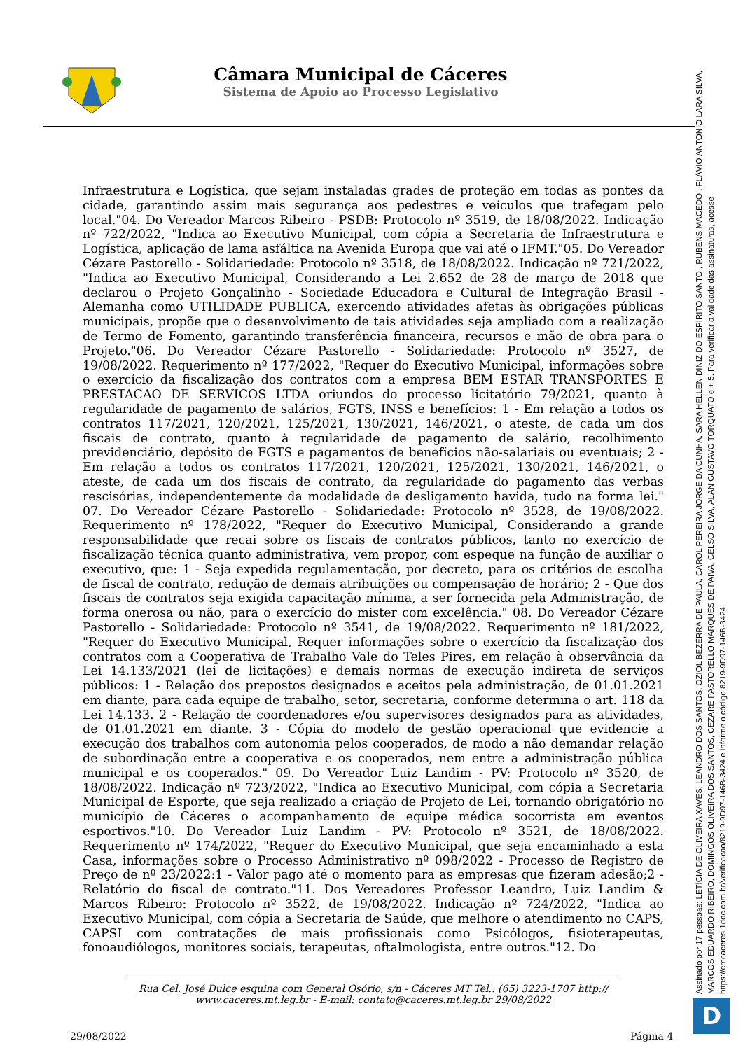Câmara Municipal de Cáceres
Sistema de Apoio ao Processo Legislativo
Infraestrutura e Logística, que sejam instaladas grades de proteção em todas as pontes da cidade, garantindo assim mais segurança aos pedestres e veículos que trafegam pelo local."04. Do Vereador Marcos Ribeiro - PSDB: Protocolo nº 3519, de 18/08/2022. Indicação nº 722/2022, "Indica ao Executivo Municipal, com cópia a Secretaria de Infraestrutura e Logística, aplicação de lama asfáltica na Avenida Europa que vai até o IFMT."05. Do Vereador Cézare Pastorello - Solidariedade: Protocolo nº 3518, de 18/08/2022. Indicação nº 721/2022, "Indica ao Executivo Municipal, Considerando a Lei 2.652 de 28 de março de 2018 que declarou o Projeto Gonçalinho - Sociedade Educadora e Cultural de Integração Brasil - Alemanha como UTILIDADE PÚBLICA, exercendo atividades afetas às obrigações públicas municipais, propõe que o desenvolvimento de tais atividades seja ampliado com a realização de Termo de Fomento, garantindo transferência financeira, recursos e mão de obra para o Projeto."06. Do Vereador Cézare Pastorello - Solidariedade: Protocolo nº 3527, de 19/08/2022. Requerimento nº 177/2022, "Requer do Executivo Municipal, informações sobre o exercício da fiscalização dos contratos com a empresa BEM ESTAR TRANSPORTES E PRESTACAO DE SERVICOS LTDA oriundos do processo licitatório 79/2021, quanto à regularidade de pagamento de salários, FGTS, INSS e benefícios: 1 - Em relação a todos os contratos 117/2021, 120/2021, 125/2021, 130/2021, 146/2021, o ateste, de cada um dos fiscais de contrato, quanto à regularidade de pagamento de salário, recolhimento previdenciário, depósito de FGTS e pagamentos de benefícios não-salariais ou eventuais; 2 - Em relação a todos os contratos 117/2021, 120/2021, 125/2021, 130/2021, 146/2021, o ateste, de cada um dos fiscais de contrato, da regularidade do pagamento das verbas rescisórias, independentemente da modalidade de desligamento havida, tudo na forma lei." 07. Do Vereador Cézare Pastorello - Solidariedade: Protocolo nº 3528, de 19/08/2022. Requerimento nº 178/2022, "Requer do Executivo Municipal, Considerando a grande responsabilidade que recai sobre os fiscais de contratos públicos, tanto no exercício de fiscalização técnica quanto administrativa, vem propor, com espeque na função de auxiliar o executivo, que: 1 - Seja expedida regulamentação, por decreto, para os critérios de escolha de fiscal de contrato, redução de demais atribuições ou compensação de horário; 2 - Que dos fiscais de contratos seja exigida capacitação mínima, a ser fornecida pela Administração, de forma onerosa ou não, para o exercício do mister com excelência." 08. Do Vereador Cézare Pastorello - Solidariedade: Protocolo nº 3541, de 19/08/2022. Requerimento nº 181/2022, "Requer do Executivo Municipal, Requer informações sobre o exercício da fiscalização dos contratos com a Cooperativa de Trabalho Vale do Teles Pires, em relação à observância da Lei 14.133/2021 (lei de licitações) e demais normas de execução indireta de serviços públicos: 1 - Relação dos prepostos designados e aceitos pela administração, de 01.01.2021 em diante, para cada equipe de trabalho, setor, secretaria, conforme determina o art. 118 da Lei 14.133. 2 - Relação de coordenadores e/ou supervisores designados para as atividades, de 01.01.2021 em diante. 3 - Cópia do modelo de gestão operacional que evidencie a execução dos trabalhos com autonomia pelos cooperados, de modo a não demandar relação de subordinação entre a cooperativa e os cooperados, nem entre a administração pública municipal e os cooperados." 09. Do Vereador Luiz Landim - PV: Protocolo nº 3520, de 18/08/2022. Indicação nº 723/2022, "Indica ao Executivo Municipal, com cópia a Secretaria Municipal de Esporte, que seja realizado a criação de Projeto de Lei, tornando obrigatório no município de Cáceres o acompanhamento de equipe médica socorrista em eventos esportivos."10. Do Vereador Luiz Landim - PV: Protocolo nº 3521, de 18/08/2022. Requerimento nº 174/2022, "Requer do Executivo Municipal, que seja encaminhado a esta Casa, informações sobre o Processo Administrativo nº 098/2022 - Processo de Registro de Preço de nº 23/2022:1 - Valor pago até o momento para as empresas que fizeram adesão;2 - Relatório do fiscal de contrato."11. Dos Vereadores Professor Leandro, Luiz Landim & Marcos Ribeiro: Protocolo nº 3522, de 19/08/2022. Indicação nº 724/2022, "Indica ao Executivo Municipal, com cópia a Secretaria de Saúde, que melhore o atendimento no CAPS, CAPSI com contratações de mais profissionais como Psicólogos, fisioterapeutas, fonoaudiólogos, monitores sociais, terapeutas, oftalmologista, entre outros."12. Do
Rua Cel. José Dulce esquina com General Osório, s/n - Cáceres MT Tel.: (65) 3223-1707 http:// www.caceres.mt.leg.br - E-mail: contato@caceres.mt.leg.br 29/08/2022
29/08/2022 Página 4
Assinado por 17 pessoas: LETÍCIA DE OLIVEIRA XAVES, LEANDRO DOS SANTOS, OZIOL BEZERRA DE PAULA, CAROL PEREIRA JORGE DA CUNHA, SARA HELLEN DINIZ DO ESPÍRITO SANTO , RUBENS MACEDO , FLÁVIO ANTONIO LARA SILVA, MARCOS EDUARDO RIBEIRO, DOMINGOS OLIVEIRA DOS SANTOS, CEZARE PASTORELLO MARQUES DE PAIVA, CELSO SILVA, ALAN GUSTAVO TORQUATO e + 5. Para verificar a validade das assinaturas, acesse https://cmcaceres.1doc.com.br/verificacao/8219-9D97-146B-3424 e informe o código 8219-9D97-146B-3424
D